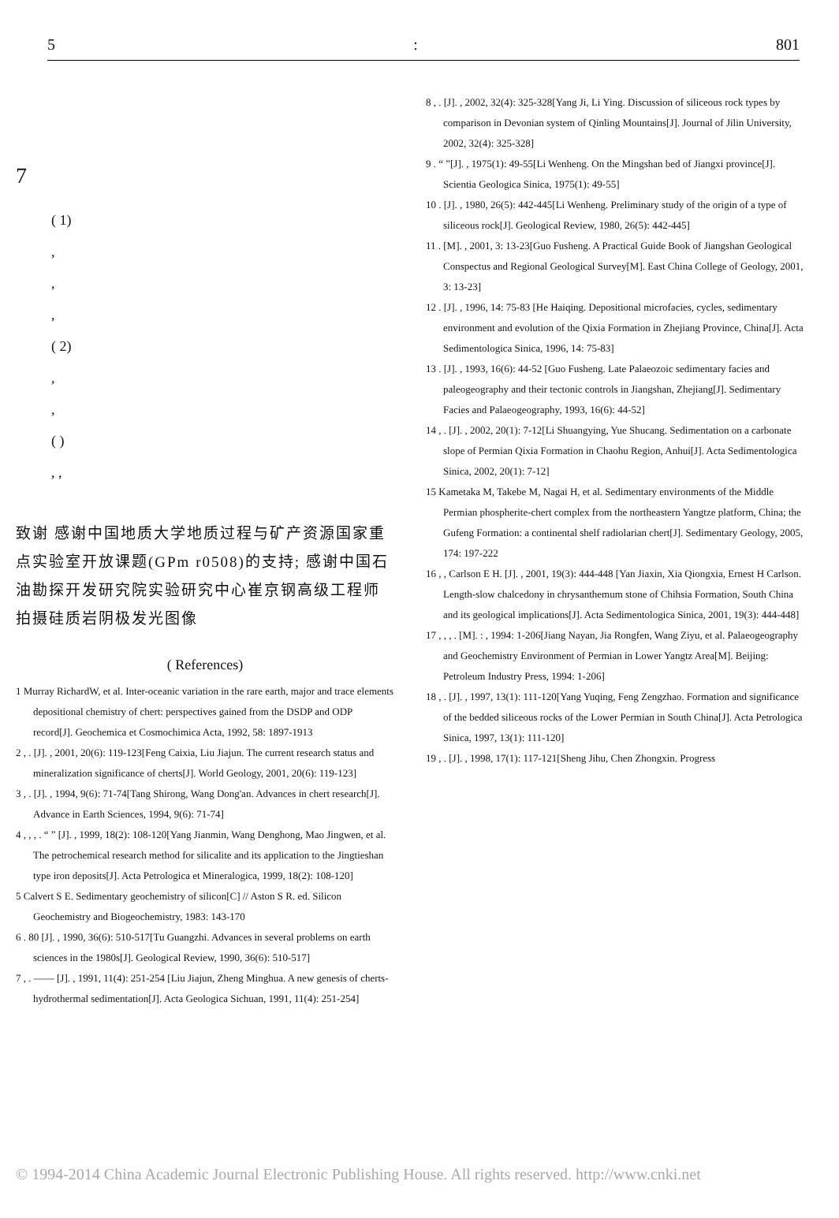5: 801
7
( 1)
,
,
,
( 2)
,
,
( )
, ,
致谢 感谢中国地质大学地质过程与矿产资源国家重点实验室开放课题(GPm r0508)的支持; 感谢中国石油勘探开发研究院实验研究中心崔京钢高级工程师拍摄硅质岩阴极发光图像
( References)
1 Murray RichardW, et al. Inter-oceanic variation in the rare earth, major and trace elements depositional chemistry of chert: perspectives gained from the DSDP and ODP record[J]. Geochemica et Cosmochimica Acta, 1992, 58: 1897-1913
2 , . [J]. , 2001, 20(6): 119-123[Feng Caixia, Liu Jiajun. The current research status and mineralization significance of cherts[J]. World Geology, 2001, 20(6): 119-123]
3 , . [J]. , 1994, 9(6): 71-74[Tang Shirong, Wang Dong'an. Advances in chert research[J]. Advance in Earth Sciences, 1994, 9(6): 71-74]
4 , , , . “ ” [J]. , 1999, 18(2): 108-120[Yang Jianmin, Wang Denghong, Mao Jingwen, et al. The petrochemical research method for silicalite and its application to the Jingtieshan type iron deposits[J]. Acta Petrologica et Mineralogica, 1999, 18(2): 108-120]
5 Calvert S E. Sedimentary geochemistry of silicon[C] // Aston S R. ed. Silicon Geochemistry and Biogeochemistry, 1983: 143-170
6 . 80 [J]. , 1990, 36(6): 510-517[Tu Guangzhi. Advances in several problems on earth sciences in the 1980s[J]. Geological Review, 1990, 36(6): 510-517]
7 , . —— [J]. , 1991, 11(4): 251-254 [Liu Jiajun, Zheng Minghua. A new genesis of cherts-hydrothermal sedimentation[J]. Acta Geologica Sichuan, 1991, 11(4): 251-254]
8 , . [J]. , 2002, 32(4): 325-328[Yang Ji, Li Ying. Discussion of siliceous rock types by comparison in Devonian system of Qinling Mountains[J]. Journal of Jilin University, 2002, 32(4): 325-328]
9 . “ ”[J]. , 1975(1): 49-55[Li Wenheng. On the Mingshan bed of Jiangxi province[J]. Scientia Geologica Sinica, 1975(1): 49-55]
10 . [J]. , 1980, 26(5): 442-445[Li Wenheng. Preliminary study of the origin of a type of siliceous rock[J]. Geological Review, 1980, 26(5): 442-445]
11 . [M]. , 2001, 3: 13-23[Guo Fusheng. A Practical Guide Book of Jiangshan Geological Conspectus and Regional Geological Survey[M]. East China College of Geology, 2001, 3: 13-23]
12 . [J]. , 1996, 14: 75-83 [He Haiqing. Depositional microfacies, cycles, sedimentary environment and evolution of the Qixia Formation in Zhejiang Province, China[J]. Acta Sedimentologica Sinica, 1996, 14: 75-83]
13 . [J]. , 1993, 16(6): 44-52 [Guo Fusheng. Late Palaeozoic sedimentary facies and paleogeography and their tectonic controls in Jiangshan, Zhejiang[J]. Sedimentary Facies and Palaeogeography, 1993, 16(6): 44-52]
14 , . [J]. , 2002, 20(1): 7-12[Li Shuangying, Yue Shucang. Sedimentation on a carbonate slope of Permian Qixia Formation in Chaohu Region, Anhui[J]. Acta Sedimentologica Sinica, 2002, 20(1): 7-12]
15 Kametaka M, Takebe M, Nagai H, et al. Sedimentary environments of the Middle Permian phospherite-chert complex from the northeastern Yangtze platform, China; the Gufeng Formation: a continental shelf radiolarian chert[J]. Sedimentary Geology, 2005, 174: 197-222
16 , , Carlson E H. [J]. , 2001, 19(3): 444-448 [Yan Jiaxin, Xia Qiongxia, Ernest H Carlson. Length-slow chalcedony in chrysanthemum stone of Chihsia Formation, South China and its geological implications[J]. Acta Sedimentologica Sinica, 2001, 19(3): 444-448]
17 , , , . [M]. : , 1994: 1-206[Jiang Nayan, Jia Rongfen, Wang Ziyu, et al. Palaeogeography and Geochemistry Environment of Permian in Lower Yangtz Area[M]. Beijing: Petroleum Industry Press, 1994: 1-206]
18 , . [J]. , 1997, 13(1): 111-120[Yang Yuqing, Feng Zengzhao. Formation and significance of the bedded siliceous rocks of the Lower Permian in South China[J]. Acta Petrologica Sinica, 1997, 13(1): 111-120]
19 , . [J]. , 1998, 17(1): 117-121[Sheng Jihu, Chen Zhongxin. Progress
© 1994-2014 China Academic Journal Electronic Publishing House. All rights reserved. http://www.cnki.net